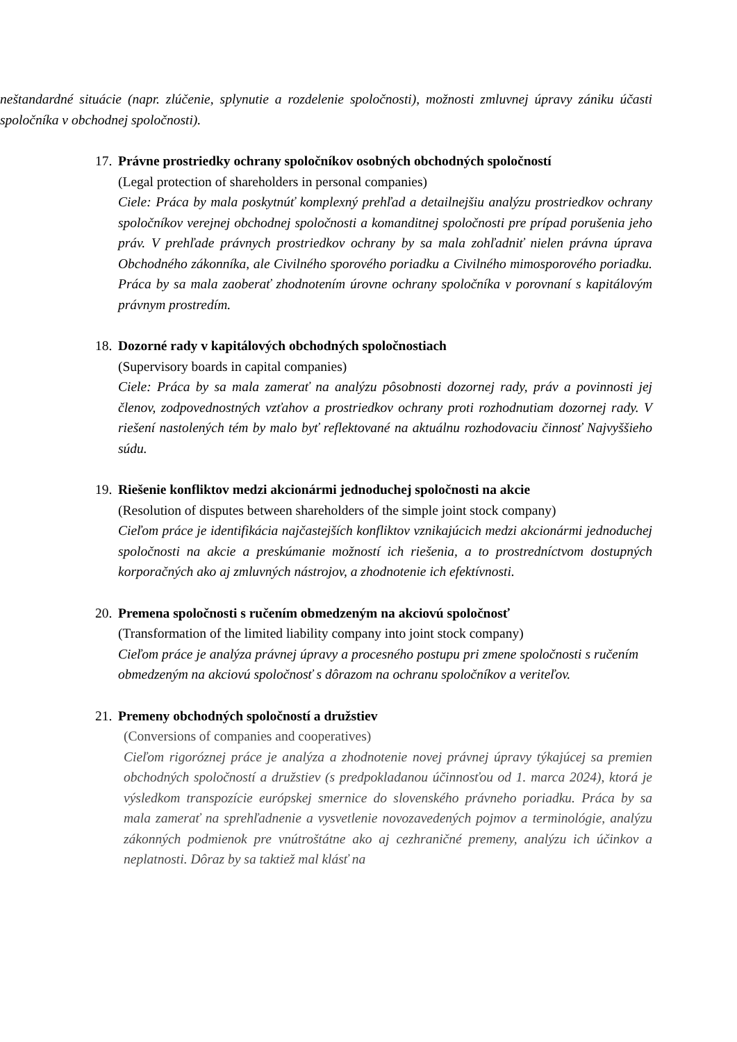neštandardné situácie (napr. zlúčenie, splynutie a rozdelenie spoločnosti), možnosti zmluvnej úpravy zániku účasti spoločníka v obchodnej spoločnosti).
17. Právne prostriedky ochrany spoločníkov osobných obchodných spoločností
(Legal protection of shareholders in personal companies)
Ciele: Práca by mala poskytnúť komplexný prehľad a detailnejšiu analýzu prostriedkov ochrany spoločníkov verejnej obchodnej spoločnosti a komanditnej spoločnosti pre prípad porušenia jeho práv. V prehľade právnych prostriedkov ochrany by sa mala zohľadniť nielen právna úprava Obchodného zákonníka, ale Civilného sporového poriadku a Civilného mimosporového poriadku. Práca by sa mala zaoberať zhodnotením úrovne ochrany spoločníka v porovnaní s kapitálovým právnym prostredím.
18. Dozorné rady v kapitálových obchodných spoločnostiach
(Supervisory boards in capital companies)
Ciele: Práca by sa mala zamerať na analýzu pôsobnosti dozornej rady, práv a povinnosti jej členov, zodpovednostných vzťahov a prostriedkov ochrany proti rozhodnutiam dozornej rady. V riešení nastolených tém by malo byť reflektované na aktuálnu rozhodovaciu činnosť Najvyššieho súdu.
19. Riešenie konfliktov medzi akcionármi jednoduchej spoločnosti na akcie
(Resolution of disputes between shareholders of the simple joint stock company)
Cieľom práce je identifikácia najčastejších konfliktov vznikajúcich medzi akcionármi jednoduchej spoločnosti na akcie a preskúmanie možností ich riešenia, a to prostredníctvom dostupných korporačných ako aj zmluvných nástrojov, a zhodnotenie ich efektívnosti.
20. Premena spoločnosti s ručením obmedzeným na akciovú spoločnosť
(Transformation of the limited liability company into joint stock company)
Cieľom práce je analýza právnej úpravy a procesného postupu pri zmene spoločnosti s ručením obmedzeným na akciovú spoločnosť s dôrazom na ochranu spoločníkov a veriteľov.
21. Premeny obchodných spoločností a družstiev
(Conversions of companies and cooperatives)
Cieľom rigoróznej práce je analýza a zhodnotenie novej právnej úpravy týkajúcej sa premien obchodných spoločností a družstiev (s predpokladanou účinnosťou od 1. marca 2024), ktorá je výsledkom transpozície európskej smernice do slovenského právneho poriadku. Práca by sa mala zamerať na sprehľadnenie a vysvetlenie novozavedených pojmov a terminológie, analýzu zákonných podmienok pre vnútroštátne ako aj cezhraničné premeny, analýzu ich účinkov a neplatnosti. Dôraz by sa taktiež mal klásť na